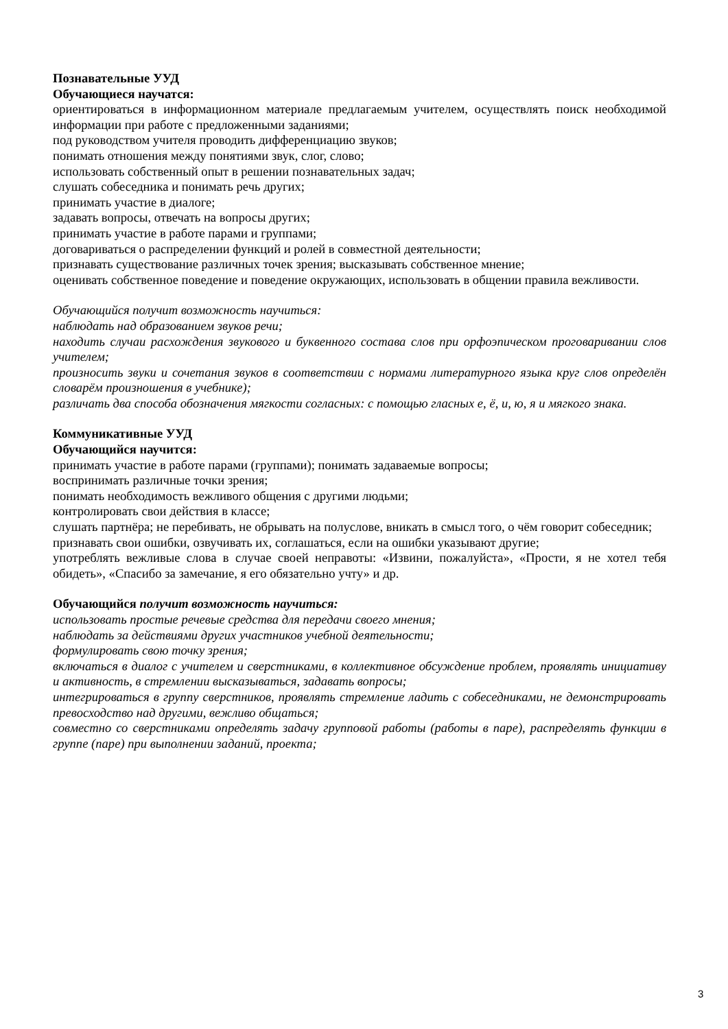Познавательные УУД
Обучающиеся научатся:
ориентироваться в информационном материале предлагаемым учителем, осуществлять поиск необходимой информации при работе с предложенными заданиями;
под руководством учителя проводить дифференциацию звуков;
понимать отношения между понятиями звук, слог, слово;
использовать собственный опыт в решении познавательных задач;
слушать собеседника и понимать речь других;
принимать участие в диалоге;
задавать вопросы, отвечать на вопросы других;
принимать участие в работе парами и группами;
договариваться о распределении функций и ролей в совместной деятельности;
признавать существование различных точек зрения; высказывать собственное мнение;
оценивать собственное поведение и поведение окружающих, использовать в общении правила вежливости.
Обучающийся получит возможность научиться:
наблюдать над образованием звуков речи;
находить случаи расхождения звукового и буквенного состава слов при орфоэпическом проговаривании слов учителем;
произносить звуки и сочетания звуков в соответствии с нормами литературного языка круг слов определён словарём произношения в учебнике);
различать два способа обозначения мягкости согласных: с помощью гласных е, ё, и, ю, я и мягкого знака.
Коммуникативные УУД
Обучающийся научится:
принимать участие в работе парами (группами); понимать задаваемые вопросы;
воспринимать различные точки зрения;
понимать необходимость вежливого общения с другими людьми;
контролировать свои действия в классе;
слушать партнёра; не перебивать, не обрывать на полуслове, вникать в смысл того, о чём говорит собеседник;
признавать свои ошибки, озвучивать их, соглашаться, если на ошибки указывают другие;
употреблять вежливые слова в случае своей неправоты: «Извини, пожалуйста», «Прости, я не хотел тебя обидеть», «Спасибо за замечание, я его обязательно учту» и др.
Обучающийся получит возможность научиться:
использовать простые речевые средства для передачи своего мнения;
наблюдать за действиями других участников учебной деятельности;
формулировать свою точку зрения;
включаться в диалог с учителем и сверстниками, в коллективное обсуждение проблем, проявлять инициативу и активность, в стремлении высказываться, задавать вопросы;
интегрироваться в группу сверстников, проявлять стремление ладить с собеседниками, не демонстрировать превосходство над другими, вежливо общаться;
совместно со сверстниками определять задачу групповой работы (работы в паре), распределять функции в группе (паре) при выполнении заданий, проекта;
3